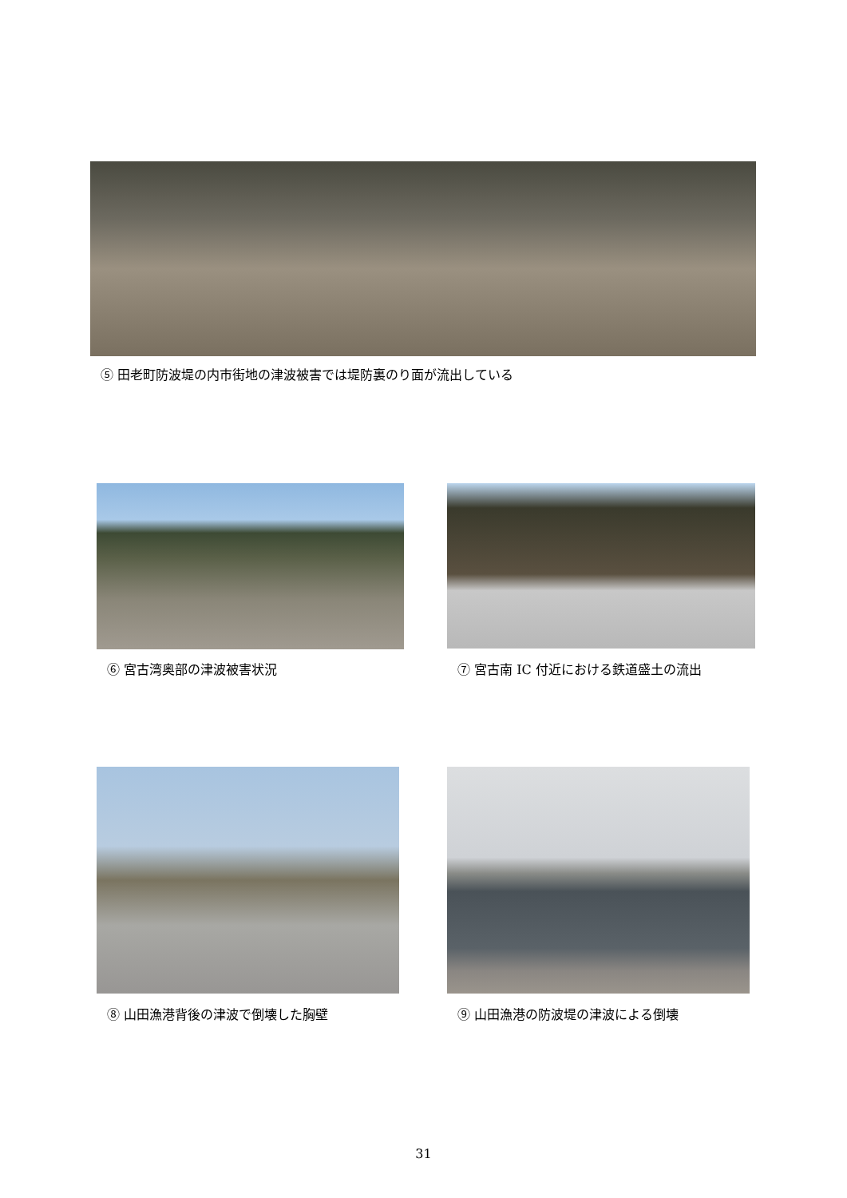⑤ 田老町防波堤の内市街地の津波被害では堤防裏のり面が流出している
⑥ 宮古湾奥部の津波被害状況
⑦ 宮古南 IC 付近における鉄道盛土の流出
⑧ 山田漁港背後の津波で倒壊した胸壁 ⑨ 山田漁港の防波堤の津波による倒壊
31